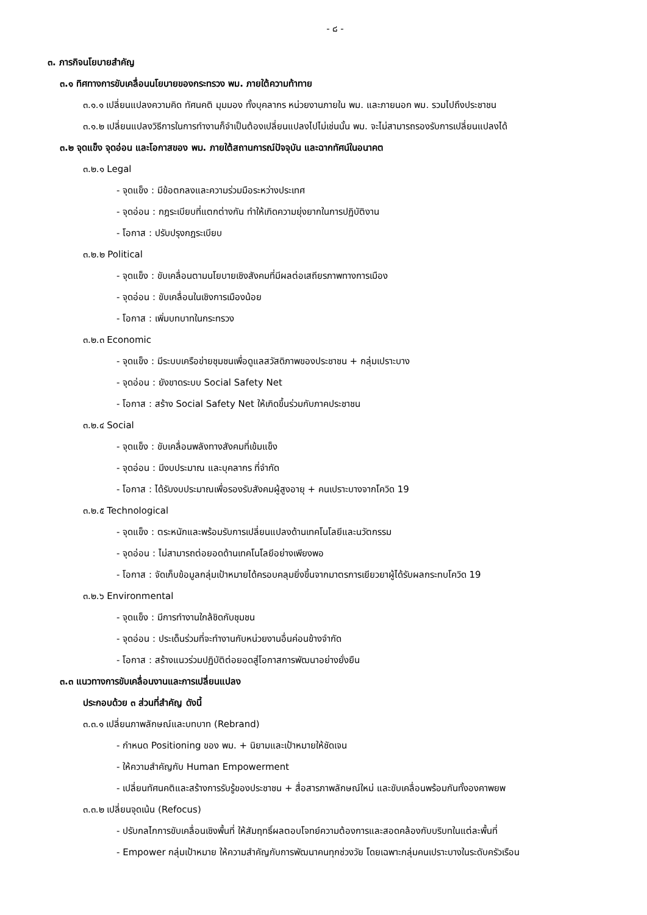- ๘ -
๓. ภารกิจนโยบายสำคัญ
๓.๑ ทิศทางการขับเคลื่อนนโยบายของกระทรวง พม. ภายใต้ความท้าทาย
๓.๑.๑ เปลี่ยนแปลงความคิด ทัศนคติ มุมมอง ทั้งบุคลากร หน่วยงานภายใน พม. และภายนอก พม. รวมไปถึงประชาชน
๓.๑.๒ เปลี่ยนแปลงวิธีการในการทำงานก็จำเป็นต้องเปลี่ยนแปลงไปไม่เช่นนั้น พม. จะไม่สามารถรองรับการเปลี่ยนแปลงได้
๓.๒ จุดแข็ง จุดอ่อน และโอกาสของ พม. ภายใต้สถานการณ์ปัจจุบัน และฉากทัศน์ในอนาคต
๓.๒.๑ Legal
- จุดแข็ง : มีข้อตกลงและความร่วมมือระหว่างประเทศ
- จุดอ่อน : กฎระเบียบที่แตกต่างกัน ทำให้เกิดความยุ่งยากในการปฏิบัติงาน
- โอกาส : ปรับปรุงกฎระเบียบ
๓.๒.๒ Political
- จุดแข็ง : ขับเคลื่อนตามนโยบายเชิงสังคมที่มีผลต่อเสถียรภาพทางการเมือง
- จุดอ่อน : ขับเคลื่อนในเชิงการเมืองน้อย
- โอกาส : เพิ่มบทบาทในกระทรวง
๓.๒.๓ Economic
- จุดแข็ง : มีระบบเครือข่ายชุมชนเพื่อดูแลสวัสดิภาพของประชาชน + กลุ่มเปราะบาง
- จุดอ่อน : ยังขาดระบบ Social Safety Net
- โอกาส : สร้าง Social Safety Net ให้เกิดขึ้นร่วมกับภาคประชาชน
๓.๒.๔ Social
- จุดแข็ง : ขับเคลื่อนพลังทางสังคมที่เข้มแข็ง
- จุดอ่อน : มีงบประมาณ และบุคลากร ที่จำกัด
- โอกาส : ได้รับงบประมาณเพื่อรองรับสังคมผู้สูงอายุ + คนเปราะบางจากโควิด 19
๓.๒.๕ Technological
- จุดแข็ง : ตระหนักและพร้อมรับการเปลี่ยนแปลงด้านเทคโนโลยีและนวัตกรรม
- จุดอ่อน : ไม่สามารถต่อยอดด้านเทคโนโลยีอย่างเพียงพอ
- โอกาส : จัดเก็บข้อมูลกลุ่มเป้าหมายได้ครอบคลุมยิ่งขึ้นจากมาตรการเยียวยาผู้ได้รับผลกระทบโควิด 19
๓.๒.๖ Environmental
- จุดแข็ง : มีการทำงานใกล้ชิดกับชุมชน
- จุดอ่อน : ประเด็นร่วมที่จะทำงานกับหน่วยงานอื่นค่อนข้างจำกัด
- โอกาส : สร้างแนวร่วมปฏิบัติต่อยอดสู่โอกาสการพัฒนาอย่างยั่งยืน
๓.๓ แนวทางการขับเคลื่อนงานและการเปลี่ยนแปลง
ประกอบด้วย ๓ ส่วนที่สำคัญ ดังนี้
๓.๓.๑ เปลี่ยนภาพลักษณ์และบทบาท (Rebrand)
- กำหนด Positioning ของ พม. + นิยามและเป้าหมายให้ชัดเจน
- ให้ความสำคัญกับ Human Empowerment
- เปลี่ยนทัศนคติและสร้างการรับรู้ของประชาชน + สื่อสารภาพลักษณ์ใหม่ และขับเคลื่อนพร้อมกันทั้งองคาพยพ
๓.๓.๒ เปลี่ยนจุดเน้น (Refocus)
- ปรับกลไกการขับเคลื่อนเชิงพื้นที่ ให้สัมฤทธิ์ผลตอบโจทย์ความต้องการและสอดคล้องกับบริบทในแต่ละพื้นที่
- Empower กลุ่มเป้าหมาย ให้ความสำคัญกับการพัฒนาคนทุกช่วงวัย โดยเฉพาะกลุ่มคนเปราะบางในระดับครัวเรือน